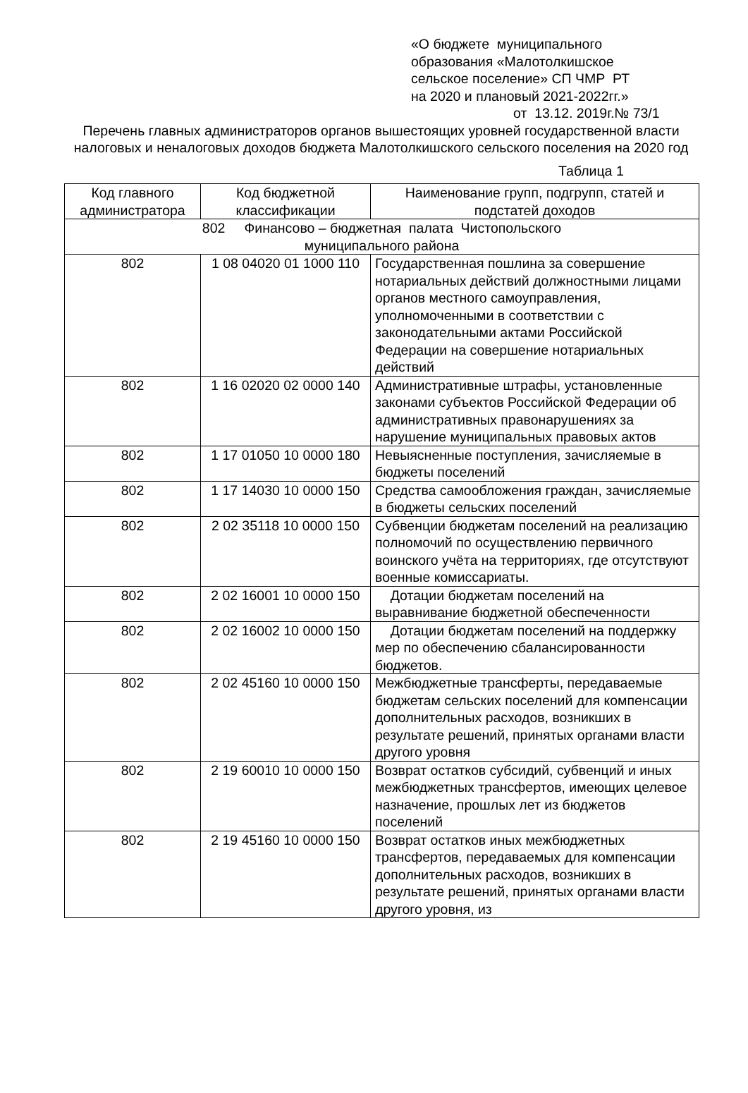«О бюджете муниципального
образования «Малотолкишское
сельское поселение» СП ЧМР РТ
на 2020 и плановый 2021-2022гг.»
от 13.12. 2019г.№ 73/1
Перечень главных администраторов органов вышестоящих уровней государственной власти налоговых и неналоговых доходов бюджета Малотолкишского сельского поселения на 2020 год
Таблица 1
| Код главного администратора | Код бюджетной классификации | Наименование групп, подгрупп, статей и подстатей доходов |
| --- | --- | --- |
| 802 Финансово – бюджетная палата Чистопольского муниципального района | | |
| 802 | 1 08 04020 01 1000 110 | Государственная пошлина за совершение нотариальных действий должностными лицами органов местного самоуправления, уполномоченными в соответствии с законодательными актами Российской Федерации на совершение нотариальных действий |
| 802 | 1 16 02020 02 0000 140 | Административные штрафы, установленные законами субъектов Российской Федерации об административных правонарушениях за нарушение муниципальных правовых актов |
| 802 | 1 17 01050 10 0000 180 | Невыясненные поступления, зачисляемые в бюджеты поселений |
| 802 | 1 17 14030 10 0000 150 | Средства самообложения граждан, зачисляемые в бюджеты сельских поселений |
| 802 | 2 02 35118 10 0000 150 | Субвенции бюджетам поселений на реализацию полномочий по осуществлению первичного воинского учёта на территориях, где отсутствуют военные комиссариаты. |
| 802 | 2 02 16001 10 0000 150 | Дотации бюджетам поселений на выравнивание бюджетной обеспеченности |
| 802 | 2 02 16002 10 0000 150 | Дотации бюджетам поселений на поддержку мер по обеспечению сбалансированности бюджетов. |
| 802 | 2 02 45160 10 0000 150 | Межбюджетные трансферты, передаваемые бюджетам сельских поселений для компенсации дополнительных расходов, возникших в результате решений, принятых органами власти другого уровня |
| 802 | 2 19 60010 10 0000 150 | Возврат остатков субсидий, субвенций и иных межбюджетных трансфертов, имеющих целевое назначение, прошлых лет из бюджетов поселений |
| 802 | 2 19 45160 10 0000 150 | Возврат остатков иных межбюджетных трансфертов, передаваемых для компенсации дополнительных расходов, возникших в результате решений, принятых органами власти другого уровня, из |